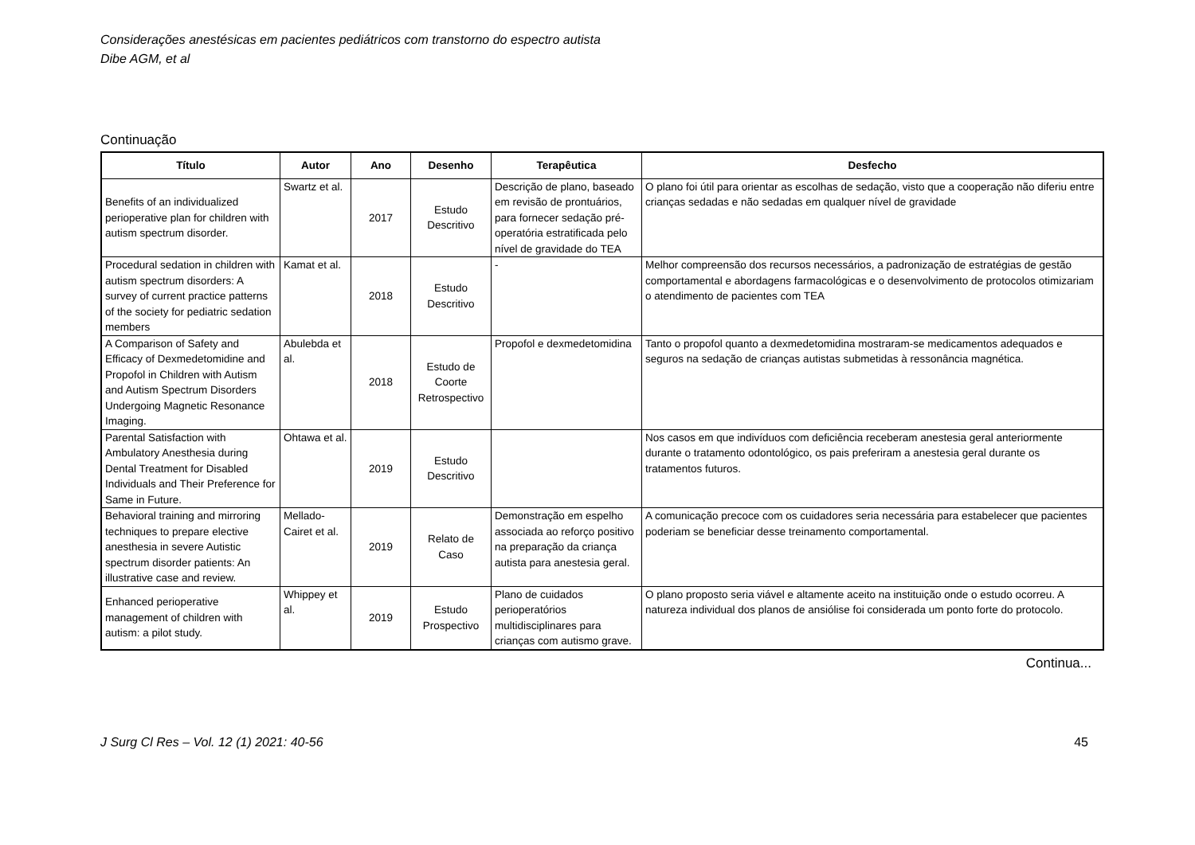Considerações anestésicas em pacientes pediátricos com transtorno do espectro autista
Dibe AGM, et al
Continuação
| Título | Autor | Ano | Desenho | Terapêutica | Desfecho |
| --- | --- | --- | --- | --- | --- |
| Benefits of an individualized perioperative plan for children with autism spectrum disorder. | Swartz et al. | 2017 | Estudo Descritivo | Descrição de plano, baseado em revisão de prontuários, para fornecer sedação pré-operatória estratificada pelo nível de gravidade do TEA | O plano foi útil para orientar as escolhas de sedação, visto que a cooperação não diferiu entre crianças sedadas e não sedadas em qualquer nível de gravidade |
| Procedural sedation in children with autism spectrum disorders: A survey of current practice patterns of the society for pediatric sedation members | Kamat et al. | 2018 | Estudo Descritivo | - | Melhor compreensão dos recursos necessários, a padronização de estratégias de gestão comportamental e abordagens farmacológicas e o desenvolvimento de protocolos otimizariam o atendimento de pacientes com TEA |
| A Comparison of Safety and Efficacy of Dexmedetomidine and Propofol in Children with Autism and Autism Spectrum Disorders Undergoing Magnetic Resonance Imaging. | Abulebda et al. | 2018 | Estudo de Coorte Retrospectivo | Propofol e dexmedetomidina | Tanto o propofol quanto a dexmedetomidina mostraram-se medicamentos adequados e seguros na sedação de crianças autistas submetidas à ressonância magnética. |
| Parental Satisfaction with Ambulatory Anesthesia during Dental Treatment for Disabled Individuals and Their Preference for Same in Future. | Ohtawa et al. | 2019 | Estudo Descritivo | | Nos casos em que indivíduos com deficiência receberam anestesia geral anteriormente durante o tratamento odontológico, os pais preferiram a anestesia geral durante os tratamentos futuros. |
| Behavioral training and mirroring techniques to prepare elective anesthesia in severe Autistic spectrum disorder patients: An illustrative case and review. | Mellado-Cairet et al. | 2019 | Relato de Caso | Demonstração em espelho associada ao reforço positivo na preparação da criança autista para anestesia geral. | A comunicação precoce com os cuidadores seria necessária para estabelecer que pacientes poderiam se beneficiar desse treinamento comportamental. |
| Enhanced perioperative management of children with autism: a pilot study. | Whippey et al. | 2019 | Estudo Prospectivo | Plano de cuidados perioperatórios multidisciplinares para crianças com autismo grave. | O plano proposto seria viável e altamente aceito na instituição onde o estudo ocorreu. A natureza individual dos planos de ansiólise foi considerada um ponto forte do protocolo. |
Continua...
J Surg Cl Res – Vol. 12 (1) 2021: 40-56 45